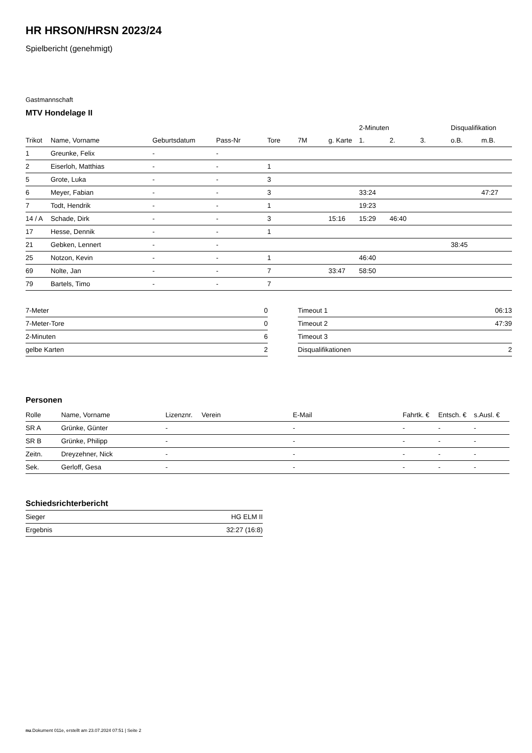HR HRSON/HRSN 2023/24
Spielbericht (genehmigt)
Gastmannschaft
MTV Hondelage II
| | | | | | | | 2-Minuten | | | Disqualifikation | |
| Trikot | Name, Vorname | Geburtsdatum | Pass-Nr | Tore | 7M | g. Karte | 1. | 2. | 3. | o.B. | m.B. |
| 1 | Greunke, Felix | - | - | | | | | | | | |
| 2 | Eiserloh, Matthias | - | - | 1 | | | | | | | |
| 5 | Grote, Luka | - | - | 3 | | | | | | | |
| 6 | Meyer, Fabian | - | - | 3 | | | 33:24 | | | | 47:27 |
| 7 | Todt, Hendrik | - | - | 1 | | | 19:23 | | | | |
| 14 / A | Schade, Dirk | - | - | 3 | | 15:16 | 15:29 | 46:40 | | | |
| 17 | Hesse, Dennik | - | - | 1 | | | | | | | |
| 21 | Gebken, Lennert | - | - | | | | | | | 38:45 | |
| 25 | Notzon, Kevin | - | - | 1 | | | 46:40 | | | | |
| 69 | Nolte, Jan | - | - | 7 | | 33:47 | 58:50 | | | | |
| 79 | Bartels, Timo | - | - | 7 | | | | | | | |
| 7-Meter | 0 |
| 7-Meter-Tore | 0 |
| 2-Minuten | 6 |
| gelbe Karten | 2 |
| Timeout 1 | 06:13 |
| Timeout 2 | 47:39 |
| Timeout 3 | |
| Disqualifikationen | 2 |
Personen
| Rolle | Name, Vorname | Lizenznr. | Verein | E-Mail | Fahrtk. € | Entsch. € | s.Ausl. € |
| --- | --- | --- | --- | --- | --- | --- | --- |
| SR A | Grünke, Günter | - | | - | - | - | - |
| SR B | Grünke, Philipp | - | | - | - | - | - |
| Zeitn. | Dreyzehner, Nick | - | | - | - | - | - |
| Sek. | Gerloff, Gesa | - | | - | - | - | - |
Schiedsrichterbericht
| Sieger | HG ELM II |
| Ergebnis | 32:27 (16:8) |
nu.Dokument 011e, erstellt am 23.07.2024 07:51 | Seite 2